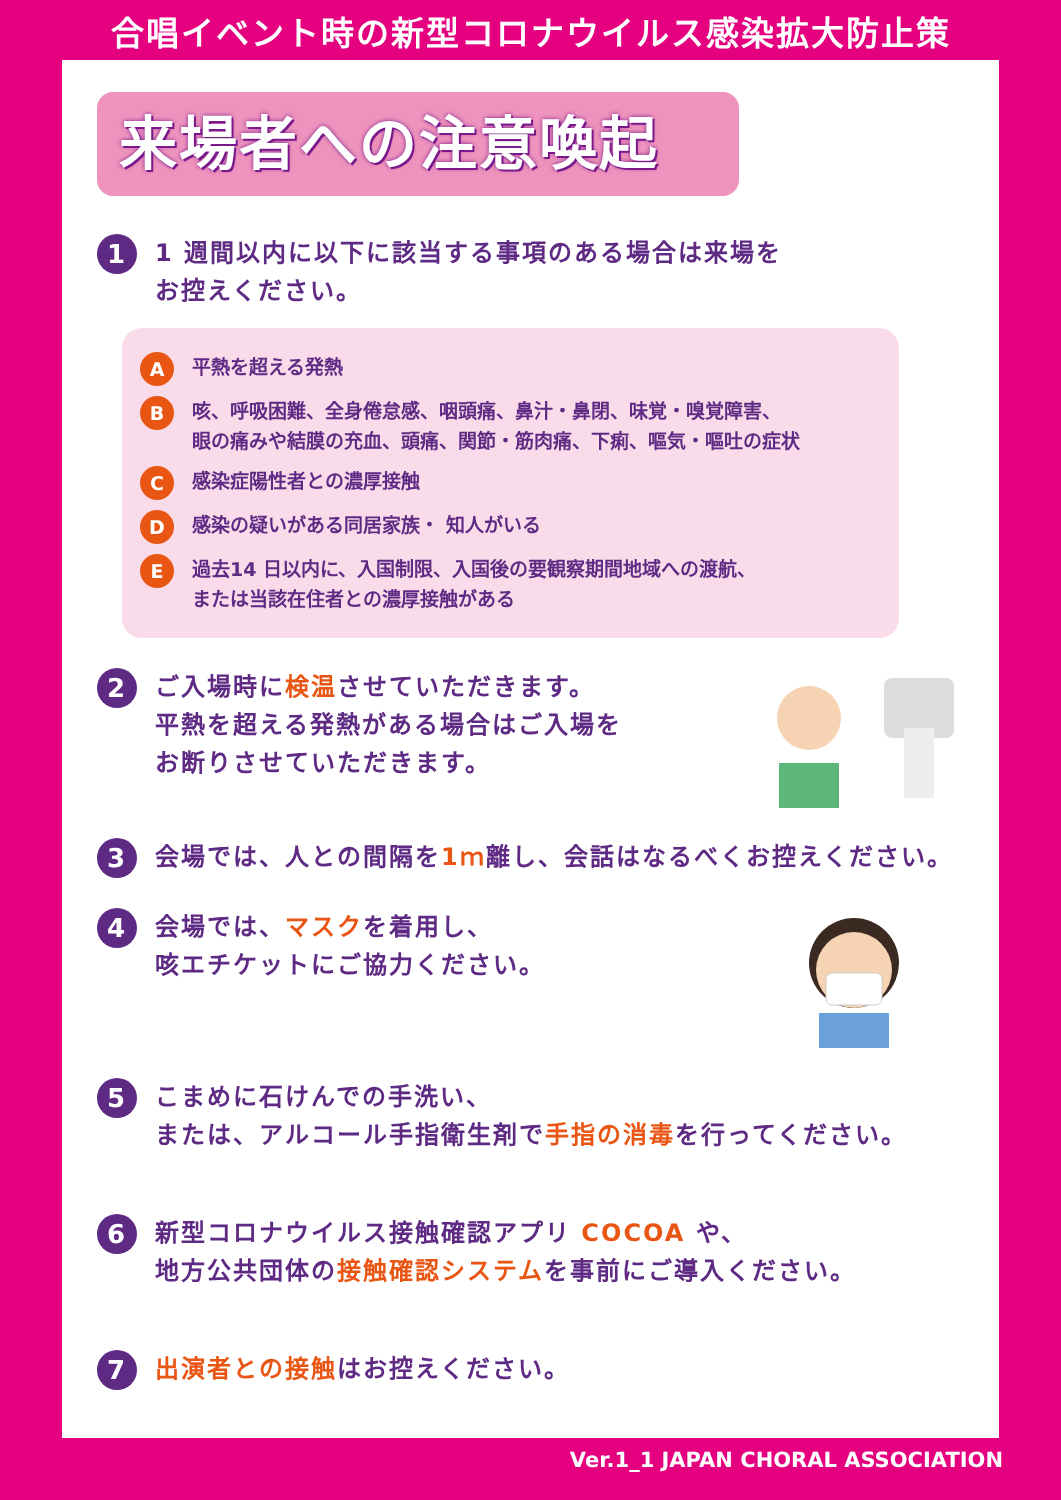合唱イベント時の新型コロナウイルス感染拡大防止策
来場者への注意喚起
1
1 週間以内に以下に該当する事項のある場合は来場を
お控えください。
A
平熱を超える発熱
B
咳、呼吸困難、全身倦怠感、咽頭痛、鼻汁・鼻閉、味覚・嗅覚障害、
眼の痛みや結膜の充血、頭痛、関節・筋肉痛、下痢、嘔気・嘔吐の症状
C
感染症陽性者との濃厚接触
D
感染の疑いがある同居家族・ 知人がいる
E
過去14 日以内に、入国制限、入国後の要観察期間地域への渡航、
または当該在住者との濃厚接触がある
2
ご入場時に検温させていただきます。
平熱を超える発熱がある場合はご入場を
お断りさせていただきます。
3
会場では、人との間隔を1ｍ離し、会話はなるべくお控えください。
4
会場では、マスクを着用し、
咳エチケットにご協力ください。
5
こまめに石けんでの手洗い、
または、アルコール手指衛生剤で手指の消毒を行ってください。
6
新型コロナウイルス接触確認アプリ COCOA や、
地方公共団体の接触確認システムを事前にご導入ください。
7
出演者との接触はお控えください。
Ver.1_1 JAPAN CHORAL ASSOCIATION